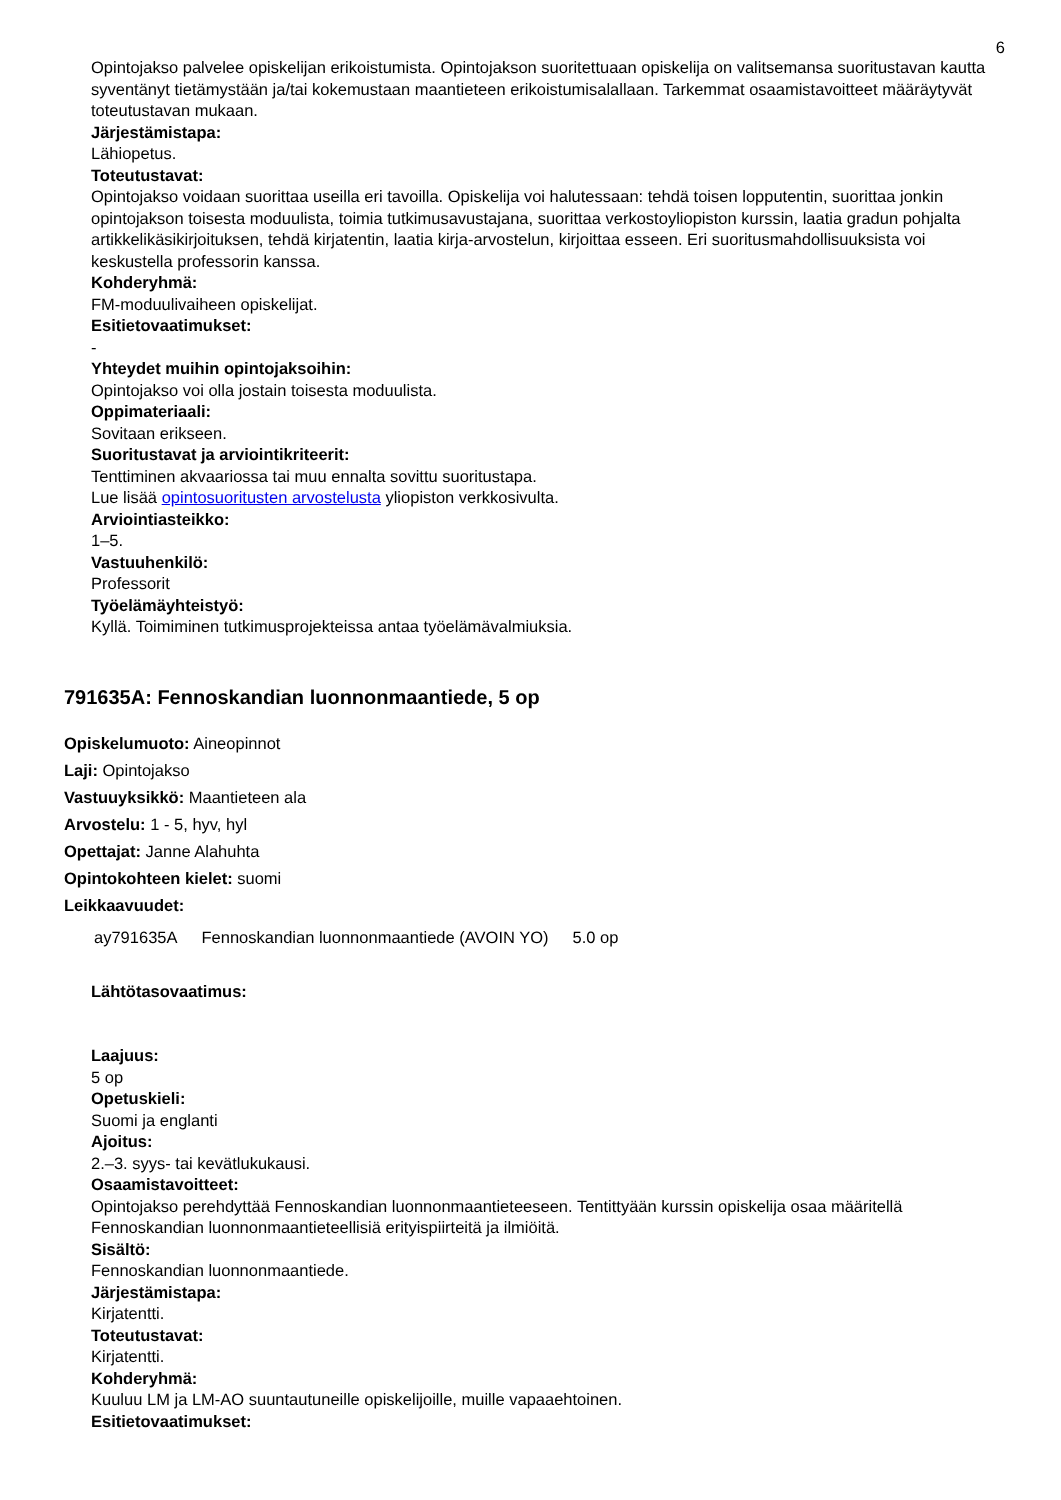6
Opintojakso palvelee opiskelijan erikoistumista. Opintojakson suoritettuaan opiskelija on valitsemansa suoritustavan kautta syventänyt tietämystään ja/tai kokemustaan maantieteen erikoistumisalallaan. Tarkemmat osaamistavoitteet määräytyvät toteutustavan mukaan.
Järjestämistapa:
Lähiopetus.
Toteutustavat:
Opintojakso voidaan suorittaa useilla eri tavoilla. Opiskelija voi halutessaan: tehdä toisen lopputentin, suorittaa jonkin opintojakson toisesta moduulista, toimia tutkimusavustajana, suorittaa verkostoyliopiston kurssin, laatia gradun pohjalta artikkelikäsikirjoituksen, tehdä kirjatentin, laatia kirja-arvostelun, kirjoittaa esseen. Eri suoritusmahdollisuuksista voi keskustella professorin kanssa.
Kohderyhmä:
FM-moduulivaiheen opiskelijat.
Esitietovaatimukset:
-
Yhteydet muihin opintojaksoihin:
Opintojakso voi olla jostain toisesta moduulista.
Oppimateriaali:
Sovitaan erikseen.
Suoritustavat ja arviointikriteerit:
Tenttiminen akvaariossa tai muu ennalta sovittu suoritustapa.
Lue lisää opintosuoritusten arvostelusta yliopiston verkkosivulta.
Arviointiasteikko:
1–5.
Vastuuhenkilö:
Professorit
Työelämäyhteistyö:
Kyllä. Toimiminen tutkimusprojekteissa antaa työelämävalmiuksia.
791635A: Fennoskandian luonnonmaantiede, 5 op
Opiskelumuoto: Aineopinnot
Laji: Opintojakso
Vastuuyksikkö: Maantieteen ala
Arvostelu: 1 - 5, hyv, hyl
Opettajat: Janne Alahuhta
Opintokohteen kielet: suomi
Leikkaavuudet:
| ay791635A | Fennoskandian luonnonmaantiede (AVOIN YO) | 5.0 op |
Lähtötasovaatimus:
Laajuus:
5 op
Opetuskieli:
Suomi ja englanti
Ajoitus:
2.–3. syys- tai kevätlukukausi.
Osaamistavoitteet:
Opintojakso perehdyttää Fennoskandian luonnonmaantieteeseen. Tentittyään kurssin opiskelija osaa määritellä Fennoskandian luonnonmaantieteellisiä erityispiirteitä ja ilmiöitä.
Sisältö:
Fennoskandian luonnonmaantiede.
Järjestämistapa:
Kirjatentti.
Toteutustavat:
Kirjatentti.
Kohderyhmä:
Kuuluu LM ja LM-AO suuntautuneille opiskelijoille, muille vapaaehtoinen.
Esitietovaatimukset: